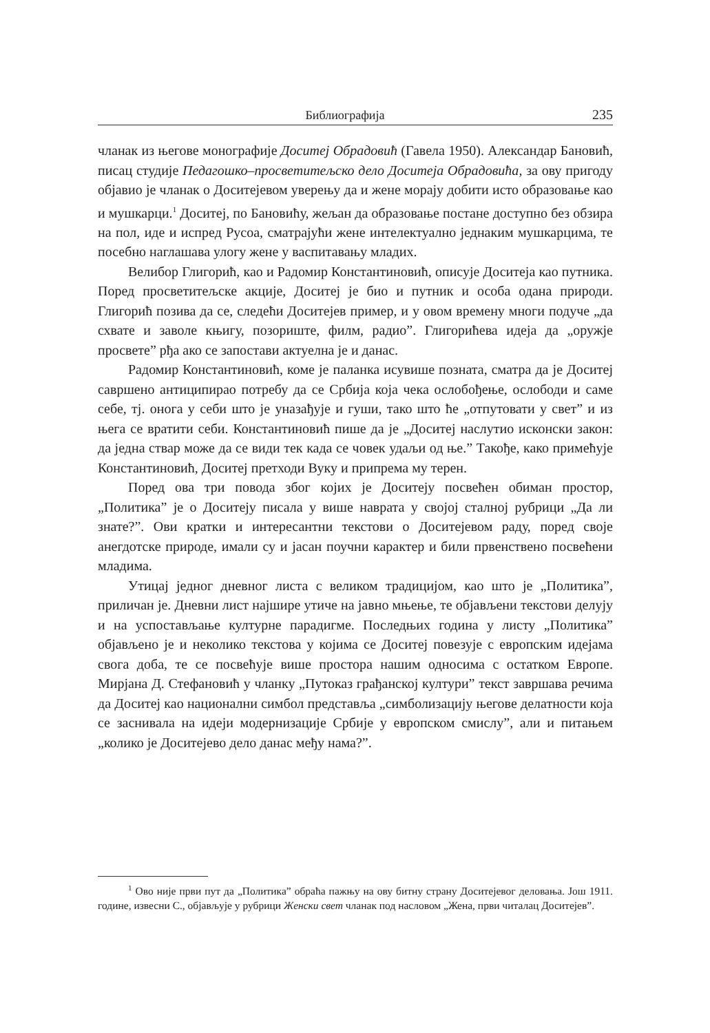Библиографија 235
чланак из његове монографије Доситеј Обрадовић (Гавела 1950). Александар Бановић, писац студије Педагошко–просветитељско дело Доситеја Обрадовића, за ову пригоду објавио је чланак о Доситејевом уверењу да и жене морају добити исто образовање као и мушкарци.<sup>1</sup> Доситеј, по Бановићу, жељан да образовање постане доступно без обзира на пол, иде и испред Русоа, сматрајући жене интелектуално једнаким мушкарцима, те посебно наглашава улогу жене у васпитавању младих.
Велибор Глигорић, као и Радомир Константиновић, описује Доситеја као путника. Поред просветитељске акције, Доситеј је био и путник и особа одана природи. Глигорић позива да се, следећи Доситејев пример, и у овом времену многи подуче „да схвате и заволе књигу, позориште, филм, радио”. Глигорићева идеја да „оружје просвете” рђа ако се запостави актуелна је и данас.
Радомир Константиновић, коме је паланка исувише позната, сматра да је Доситеј савршено антиципирао потребу да се Србија која чека ослобођење, ослободи и саме себе, тј. онога у себи што је уназађује и гуши, тако што ће „отпутовати у свет” и из њега се вратити себи. Константиновић пише да је „Доситеј наслутио исконски закон: да једна ствар може да се види тек када се човек удаљи од ње.” Такође, како примећује Константиновић, Доситеј претходи Вуку и припрема му терен.
Поред ова три повода због којих је Доситеју посвећен обиман простор, „Политика” је о Доситеју писала у више наврата у својој сталној рубрици „Да ли знате?”. Ови кратки и интересантни текстови о Доситејевом раду, поред своје анегдотске природе, имали су и јасан поучни карактер и били првенствено посвећени младима.
Утицај једног дневног листа с великом традицијом, као што је „Политика”, приличан је. Дневни лист најшире утиче на јавно мњење, те објављени текстови делују и на успостављање културне парадигме. Последњих година у листу „Политика” објављено је и неколико текстова у којима се Доситеј повезује с европским идејама свога доба, те се посвећује више простора нашим односима с остатком Европе. Мирјана Д. Стефановић у чланку „Путоказ грађанској култури” текст завршава речима да Доситеј као национални симбол представља „симболизацију његове делатности која се заснивала на идеји модернизације Србије у европском смислу”, али и питањем „колико је Доситејево дело данас међу нама?”.
<sup>1</sup> Ово није први пут да „Политика” обраћа пажњу на ову битну страну Доситејевог деловања. Још 1911. године, извесни С., објављује у рубрици Женски свет чланак под насловом „Жена, први читалац Доситејев”.